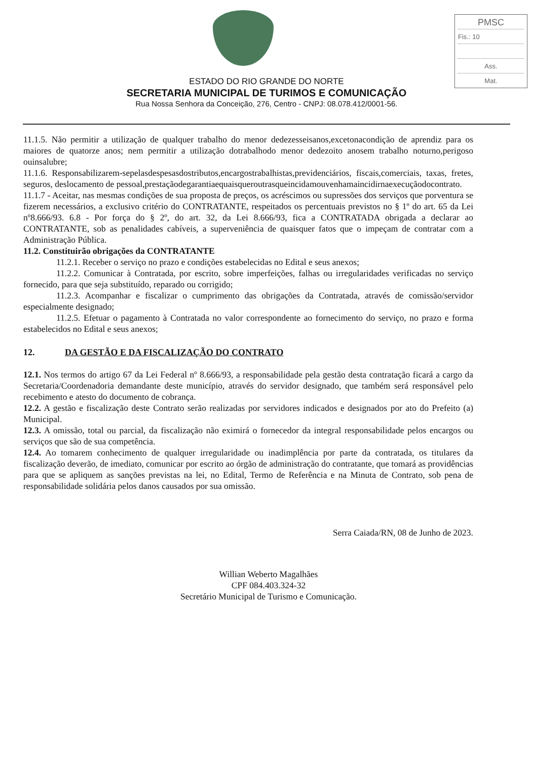PMSC
Fis.: 10
Ass.
Mat.
ESTADO DO RIO GRANDE DO NORTE
SECRETARIA MUNICIPAL DE TURIMOS E COMUNICAÇÃO
Rua Nossa Senhora da Conceição, 276, Centro - CNPJ: 08.078.412/0001-56.
11.1.5. Não permitir a utilização de qualquer trabalho do menor dedezesseisanos,excetonacondição de aprendiz para os maiores de quatorze anos; nem permitir a utilização dotrabalhodo menor dedezoito anosem trabalho noturno,perigoso ouinsalubre;
11.1.6. Responsabilizarem-sepelasdespesasdostributos,encargostrabalhistas,previdenciários, fiscais,comerciais, taxas, fretes, seguros, deslocamento de pessoal,prestaçãodegarantiaequaisqueroutrasqueincidamouvenhamaincidirnaexecuçãodocontrato.
11.1.7 - Aceitar, nas mesmas condições de sua proposta de preços, os acréscimos ou supressões dos serviços que porventura se fizerem necessários, a exclusivo critério do CONTRATANTE, respeitados os percentuais previstos no § 1º do art. 65 da Lei nº8.666/93. 6.8 - Por força do § 2º, do art. 32, da Lei 8.666/93, fica a CONTRATADA obrigada a declarar ao CONTRATANTE, sob as penalidades cabíveis, a superveniência de quaisquer fatos que o impeçam de contratar com a Administração Pública.
11.2. Constituirão obrigações da CONTRATANTE
11.2.1. Receber o serviço no prazo e condições estabelecidas no Edital e seus anexos;
11.2.2. Comunicar à Contratada, por escrito, sobre imperfeições, falhas ou irregularidades verificadas no serviço fornecido, para que seja substituído, reparado ou corrigido;
11.2.3. Acompanhar e fiscalizar o cumprimento das obrigações da Contratada, através de comissão/servidor especialmente designado;
11.2.5. Efetuar o pagamento à Contratada no valor correspondente ao fornecimento do serviço, no prazo e forma estabelecidos no Edital e seus anexos;
12. DA GESTÃO E DA FISCALIZAÇÃO DO CONTRATO
12.1. Nos termos do artigo 67 da Lei Federal nº 8.666/93, a responsabilidade pela gestão desta contratação ficará a cargo da Secretaria/Coordenadoria demandante deste município, através do servidor designado, que também será responsável pelo recebimento e atesto do documento de cobrança.
12.2. A gestão e fiscalização deste Contrato serão realizadas por servidores indicados e designados por ato do Prefeito (a) Municipal.
12.3. A omissão, total ou parcial, da fiscalização não eximirá o fornecedor da integral responsabilidade pelos encargos ou serviços que são de sua competência.
12.4. Ao tomarem conhecimento de qualquer irregularidade ou inadimplência por parte da contratada, os titulares da fiscalização deverão, de imediato, comunicar por escrito ao órgão de administração do contratante, que tomará as providências para que se apliquem as sanções previstas na lei, no Edital, Termo de Referência e na Minuta de Contrato, sob pena de responsabilidade solidária pelos danos causados por sua omissão.
Serra Caiada/RN, 08 de Junho de 2023.
Willian Weberto Magalhães
CPF 084.403.324-32
Secretário Municipal de Turismo e Comunicação.